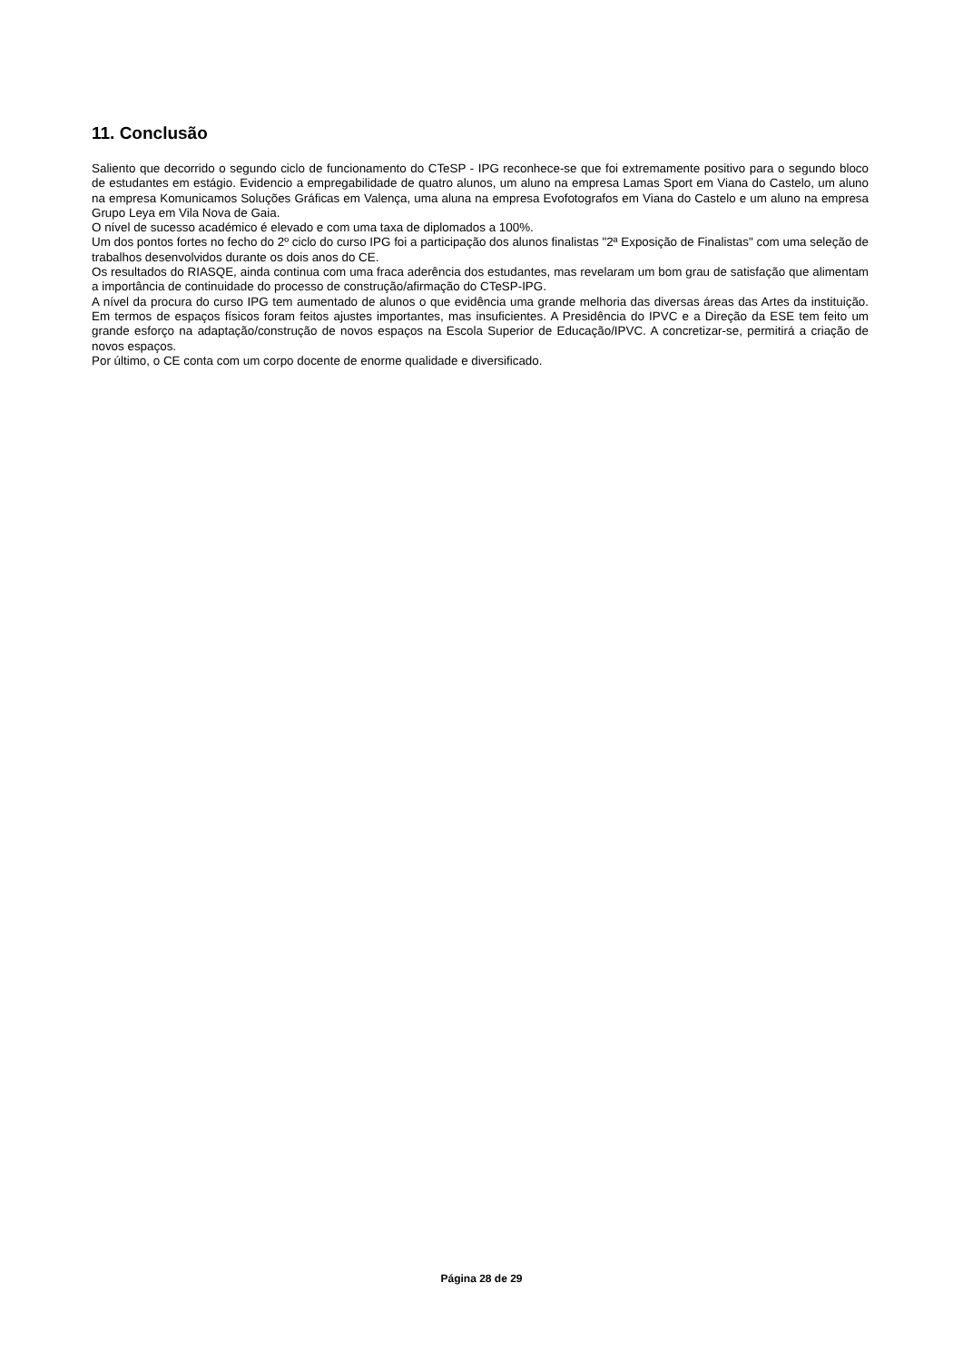11. Conclusão
Saliento que decorrido o segundo ciclo de funcionamento do CTeSP - IPG reconhece-se que foi extremamente positivo para o segundo bloco de estudantes em estágio. Evidencio a empregabilidade de quatro alunos, um aluno na empresa Lamas Sport em Viana do Castelo, um aluno na empresa Komunicamos Soluções Gráficas em Valença, uma aluna na empresa Evofotografos em Viana do Castelo e um aluno na empresa Grupo Leya em Vila Nova de Gaia.
O nível de sucesso académico é elevado e com uma taxa de diplomados a 100%.
Um dos pontos fortes no fecho do 2º ciclo do curso IPG foi a participação dos alunos finalistas "2ª Exposição de Finalistas" com uma seleção de trabalhos desenvolvidos durante os dois anos do CE.
Os resultados do RIASQE, ainda continua com uma fraca aderência dos estudantes, mas revelaram um bom grau de satisfação que alimentam a importância de continuidade do processo de construção/afirmação do CTeSP-IPG.
A nível da procura do curso IPG tem aumentado de alunos o que evidência uma grande melhoria das diversas áreas das Artes da instituição. Em termos de espaços físicos foram feitos ajustes importantes, mas insuficientes. A Presidência do IPVC e a Direção da ESE tem feito um grande esforço na adaptação/construção de novos espaços na Escola Superior de Educação/IPVC. A concretizar-se, permitirá a criação de novos espaços.
Por último, o CE conta com um corpo docente de enorme qualidade e diversificado.
Página 28 de 29